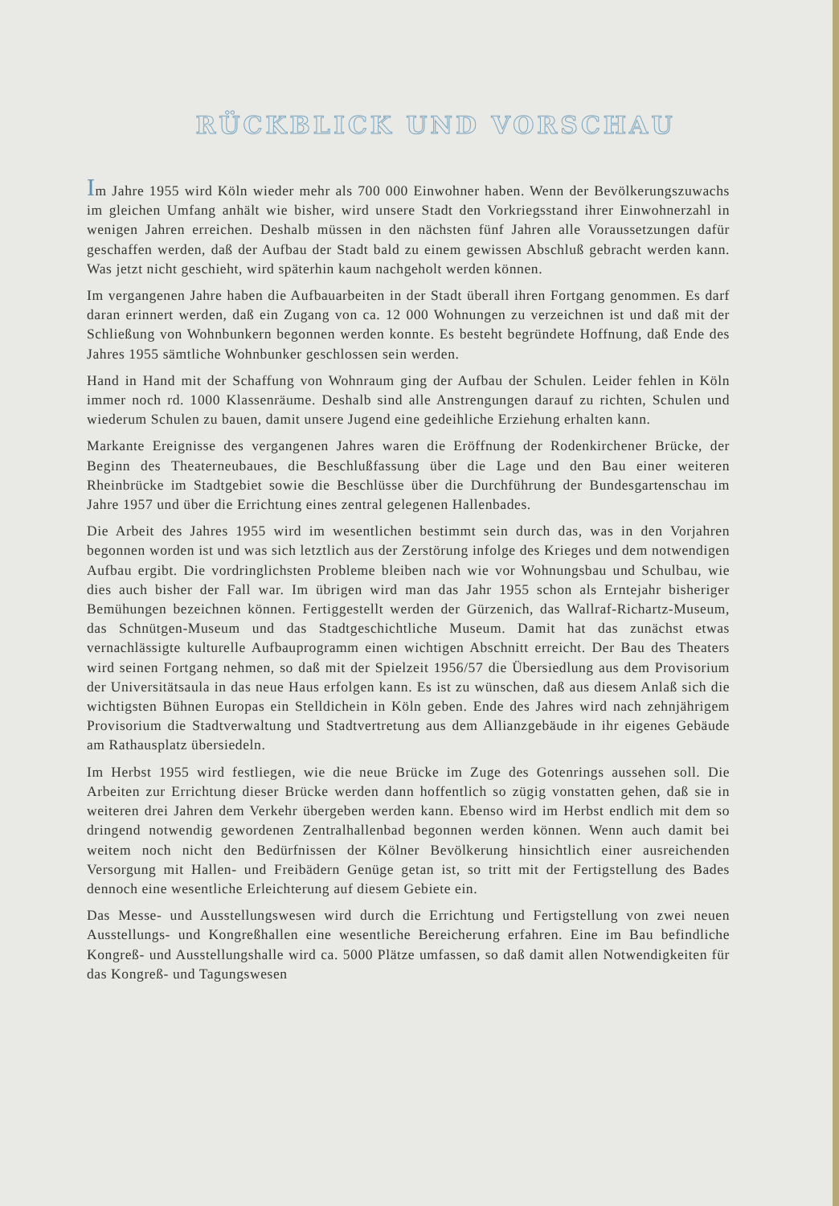RÜCKBLICK UND VORSCHAU
Im Jahre 1955 wird Köln wieder mehr als 700 000 Einwohner haben. Wenn der Bevölkerungszuwachs im gleichen Umfang anhält wie bisher, wird unsere Stadt den Vorkriegsstand ihrer Einwohnerzahl in wenigen Jahren erreichen. Deshalb müssen in den nächsten fünf Jahren alle Voraussetzungen dafür geschaffen werden, daß der Aufbau der Stadt bald zu einem gewissen Abschluß gebracht werden kann. Was jetzt nicht geschieht, wird späterhin kaum nachgeholt werden können.
Im vergangenen Jahre haben die Aufbauarbeiten in der Stadt überall ihren Fortgang genommen. Es darf daran erinnert werden, daß ein Zugang von ca. 12 000 Wohnungen zu verzeichnen ist und daß mit der Schließung von Wohnbunkern begonnen werden konnte. Es besteht begründete Hoffnung, daß Ende des Jahres 1955 sämtliche Wohnbunker geschlossen sein werden.
Hand in Hand mit der Schaffung von Wohnraum ging der Aufbau der Schulen. Leider fehlen in Köln immer noch rd. 1000 Klassenräume. Deshalb sind alle Anstrengungen darauf zu richten, Schulen und wiederum Schulen zu bauen, damit unsere Jugend eine gedeihliche Erziehung erhalten kann.
Markante Ereignisse des vergangenen Jahres waren die Eröffnung der Rodenkirchener Brücke, der Beginn des Theaterneubaues, die Beschlußfassung über die Lage und den Bau einer weiteren Rheinbrücke im Stadtgebiet sowie die Beschlüsse über die Durchführung der Bundesgartenschau im Jahre 1957 und über die Errichtung eines zentral gelegenen Hallenbades.
Die Arbeit des Jahres 1955 wird im wesentlichen bestimmt sein durch das, was in den Vorjahren begonnen worden ist und was sich letztlich aus der Zerstörung infolge des Krieges und dem notwendigen Aufbau ergibt. Die vordringlichsten Probleme bleiben nach wie vor Wohnungsbau und Schulbau, wie dies auch bisher der Fall war. Im übrigen wird man das Jahr 1955 schon als Erntejahr bisheriger Bemühungen bezeichnen können. Fertiggestellt werden der Gürzenich, das Wallraf-Richartz-Museum, das Schnütgen-Museum und das Stadtgeschichtliche Museum. Damit hat das zunächst etwas vernachlässigte kulturelle Aufbauprogramm einen wichtigen Abschnitt erreicht. Der Bau des Theaters wird seinen Fortgang nehmen, so daß mit der Spielzeit 1956/57 die Übersiedlung aus dem Provisorium der Universitätsaula in das neue Haus erfolgen kann. Es ist zu wünschen, daß aus diesem Anlaß sich die wichtigsten Bühnen Europas ein Stelldichein in Köln geben. Ende des Jahres wird nach zehnjährigem Provisorium die Stadtverwaltung und Stadtvertretung aus dem Allianzgebäude in ihr eigenes Gebäude am Rathausplatz übersiedeln.
Im Herbst 1955 wird festliegen, wie die neue Brücke im Zuge des Gotenrings aussehen soll. Die Arbeiten zur Errichtung dieser Brücke werden dann hoffentlich so zügig vonstatten gehen, daß sie in weiteren drei Jahren dem Verkehr übergeben werden kann. Ebenso wird im Herbst endlich mit dem so dringend notwendig gewordenen Zentralhallenbad begonnen werden können. Wenn auch damit bei weitem noch nicht den Bedürfnissen der Kölner Bevölkerung hinsichtlich einer ausreichenden Versorgung mit Hallen- und Freibädern Genüge getan ist, so tritt mit der Fertigstellung des Bades dennoch eine wesentliche Erleichterung auf diesem Gebiete ein.
Das Messe- und Ausstellungswesen wird durch die Errichtung und Fertigstellung von zwei neuen Ausstellungs- und Kongreßhallen eine wesentliche Bereicherung erfahren. Eine im Bau befindliche Kongreß- und Ausstellungshalle wird ca. 5000 Plätze umfassen, so daß damit allen Notwendigkeiten für das Kongreß- und Tagungswesen